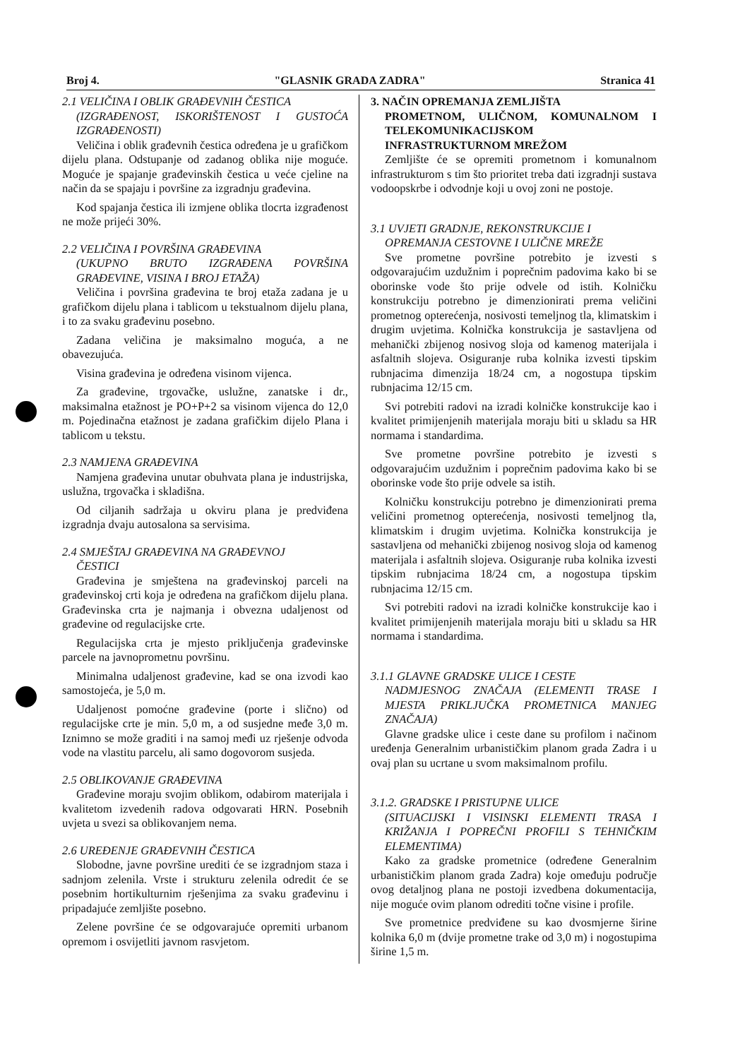Broj 4. "GLASNIK GRADA ZADRA" Stranica 41
2.1 VELIČINA I OBLIK GRAĐEVNIH ČESTICA
(IZGRAĐENOST, ISKORIŠTENOST I GUSTOĆA IZGRAĐENOSTI)
Veličina i oblik građevnih čestica određena je u grafičkom dijelu plana. Odstupanje od zadanog oblika nije moguće. Moguće je spajanje građevinskih čestica u veće cjeline na način da se spajaju i površine za izgradnju građevina.
Kod spajanja čestica ili izmjene oblika tlocrta izgrađenost ne može prijeći 30%.
2.2 VELIČINA I POVRŠINA GRAĐEVINA
(UKUPNO BRUTO IZGRAĐENA POVRŠINA GRAĐEVINE, VISINA I BROJ ETAŽA)
Veličina i površina građevina te broj etaža zadana je u grafičkom dijelu plana i tablicom u tekstualnom dijelu plana, i to za svaku građevinu posebno.
Zadana veličina je maksimalno moguća, a ne obavezujuća.
Visina građevina je određena visinom vijenca.
Za građevine, trgovačke, uslužne, zanatske i dr., maksimalna etažnost je PO+P+2 sa visinom vijenca do 12,0 m. Pojedinačna etažnost je zadana grafičkim dijelo Plana i tablicom u tekstu.
2.3 NAMJENA GRAĐEVINA
Namjena građevina unutar obuhvata plana je industrijska, uslužna, trgovačka i skladišna.
Od ciljanih sadržaja u okviru plana je predviđena izgradnja dvaju autosalona sa servisima.
2.4 SMJEŠTAJ GRAĐEVINA NA GRAĐEVNOJ
ČESTICI
Građevina je smještena na građevinskoj parceli na građevinskoj crti koja je određena na grafičkom dijelu plana. Građevinska crta je najmanja i obvezna udaljenost od građevine od regulacijske crte.
Regulacijska crta je mjesto priključenja građevinske parcele na javnoprometnu površinu.
Minimalna udaljenost građevine, kad se ona izvodi kao samostojeća, je 5,0 m.
Udaljenost pomoćne građevine (porte i slično) od regulacijske crte je min. 5,0 m, a od susjedne međe 3,0 m. Iznimno se može graditi i na samoj međi uz rješenje odvoda vode na vlastitu parcelu, ali samo dogovorom susjeda.
2.5 OBLIKOVANJE GRAĐEVINA
Građevine moraju svojim oblikom, odabirom materijala i kvalitetom izvedenih radova odgovarati HRN. Posebnih uvjeta u svezi sa oblikovanjem nema.
2.6 UREĐENJE GRAĐEVNIH ČESTICA
Slobodne, javne površine urediti će se izgradnjom staza i sadnjom zelenila. Vrste i strukturu zelenila odredit će se posebnim hortikulturnim rješenjima za svaku građevinu i pripadajuće zemljište posebno.
Zelene površine će se odgovarajuće opremiti urbanom opremom i osvijetliti javnom rasvjetom.
3. NAČIN OPREMANJA ZEMLJIŠTA
PROMETNOM, ULIČNOM, KOMUNALNOM I TELEKOMUNIKACIJSKOM INFRASTRUKTURNOM MREŽOM
Zemljište će se opremiti prometnom i komunalnom infrastrukturom s tim što prioritet treba dati izgradnji sustava vodoopskrbe i odvodnje koji u ovoj zoni ne postoje.
3.1 UVJETI GRADNJE, REKONSTRUKCIJE I
OPREMANJA CESTOVNE I ULIČNE MREŽE
Sve prometne površine potrebito je izvesti s odgovarajućim uzdužnim i poprečnim padovima kako bi se oborinske vode što prije odvele od istih. Kolničku konstrukciju potrebno je dimenzionirati prema veličini prometnog opterećenja, nosivosti temeljnog tla, klimatskim i drugim uvjetima. Kolnička konstrukcija je sastavljena od mehanički zbijenog nosivog sloja od kamenog materijala i asfaltnih slojeva. Osiguranje ruba kolnika izvesti tipskim rubnjacima dimenzija 18/24 cm, a nogostupa tipskim rubnjacima 12/15 cm.
Svi potrebiti radovi na izradi kolničke konstrukcije kao i kvalitet primijenjenih materijala moraju biti u skladu sa HR normama i standardima.
Sve prometne površine potrebito je izvesti s odgovarajućim uzdužnim i poprečnim padovima kako bi se oborinske vode što prije odvele sa istih.
Kolničku konstrukciju potrebno je dimenzionirati prema veličini prometnog opterećenja, nosivosti temeljnog tla, klimatskim i drugim uvjetima. Kolnička konstrukcija je sastavljena od mehanički zbijenog nosivog sloja od kamenog materijala i asfaltnih slojeva. Osiguranje ruba kolnika izvesti tipskim rubnjacima 18/24 cm, a nogostupa tipskim rubnjacima 12/15 cm.
Svi potrebiti radovi na izradi kolničke konstrukcije kao i kvalitet primijenjenih materijala moraju biti u skladu sa HR normama i standardima.
3.1.1 GLAVNE GRADSKE ULICE I CESTE
NADMJESNOG ZNAČAJA (ELEMENTI TRASE I MJESTA PRIKLJUČKA PROMETNICA MANJEG ZNAČAJA)
Glavne gradske ulice i ceste dane su profilom i načinom uređenja Generalnim urbanističkim planom grada Zadra i u ovaj plan su ucrtane u svom maksimalnom profilu.
3.1.2. GRADSKE I PRISTUPNE ULICE
(SITUACIJSKI I VISINSKI ELEMENTI TRASA I KRIŽANJA I POPREČNI PROFILI S TEHNIČKIM ELEMENTIMA)
Kako za gradske prometnice (određene Generalnim urbanističkim planom grada Zadra) koje omeđuju područje ovog detaljnog plana ne postoji izvedbena dokumentacija, nije moguće ovim planom odrediti točne visine i profile.
Sve prometnice predviđene su kao dvosmjerne širine kolnika 6,0 m (dvije prometne trake od 3,0 m) i nogostupima širine 1,5 m.